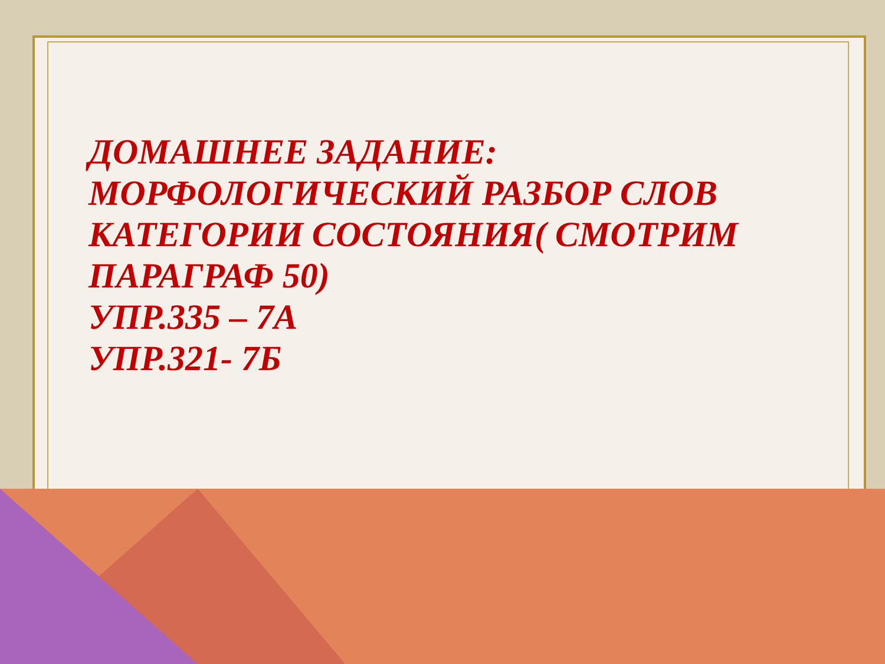ДОМАШНЕЕ ЗАДАНИЕ:
МОРФОЛОГИЧЕСКИЙ РАЗБОР СЛОВ
КАТЕГОРИИ СОСТОЯНИЯ( СМОТРИМ
ПАРАГРАФ 50)
УПР.335 – 7А
УПР.321- 7Б